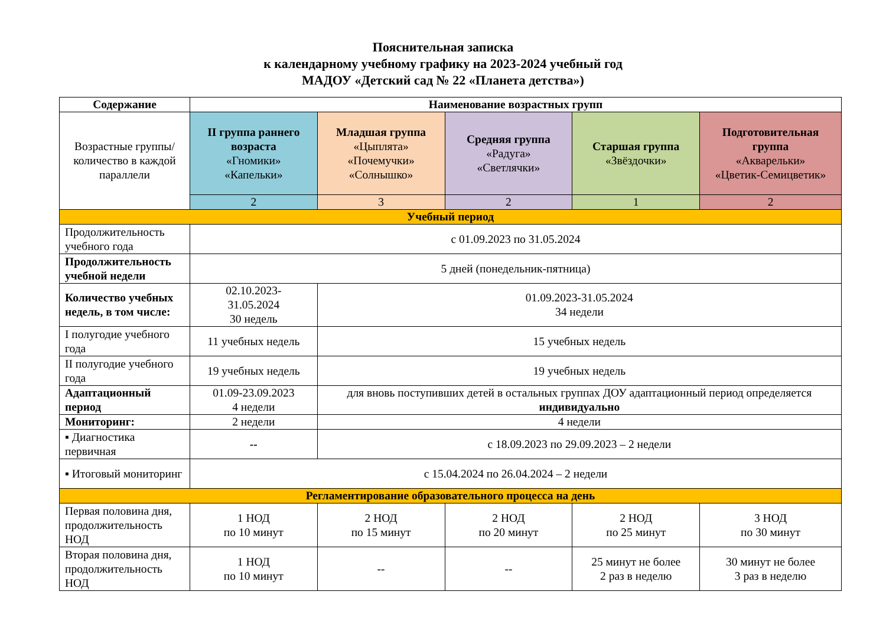Пояснительная записка
к календарному учебному графику на 2023-2024 учебный год
МАДОУ «Детский сад № 22 «Планета детства»)
| Содержание | Наименование возрастных групп | | | | |
| --- | --- | --- | --- | --- | --- |
| Возрастные группы/ количество в каждой параллели | II группа раннего возраста «Гномики» «Капельки» | Младшая группа «Цыплята» «Почемучки» «Солнышко» | Средняя группа «Радуга» «Светлячки» | Старшая группа «Звёздочки» | Подготовительная группа «Акварельки» «Цветик-Семицветик» |
| | 2 | 3 | 2 | 1 | 2 |
| Учебный период | | | | | |
| Продолжительность учебного года | с 01.09.2023 по 31.05.2024 | | | | |
| Продолжительность учебной недели | 5 дней (понедельник-пятница) | | | | |
| Количество учебных недель, в том числе: | 02.10.2023- 31.05.2024 30 недель | 01.09.2023-31.05.2024 34 недели | | | |
| I полугодие учебного года | 11 учебных недель | 15 учебных недель | | | |
| II полугодие учебного года | 19 учебных недель | 19 учебных недель | | | |
| Адаптационный период | 01.09-23.09.2023 4 недели | для вновь поступивших детей в остальных группах ДОУ адаптационный период определяется индивидуально | | | |
| Мониторинг: | 2 недели | 4 недели | | | |
| ▪ Диагностика первичная | -- | с 18.09.2023 по 29.09.2023 – 2 недели | | | |
| ▪ Итоговый мониторинг | с 15.04.2024 по 26.04.2024 – 2 недели | | | | |
| Регламентирование образовательного процесса на день | | | | | |
| Первая половина дня, продолжительность НОД | 1 НОД по 10 минут | 2 НОД по 15 минут | 2 НОД по 20 минут | 2 НОД по 25 минут | 3 НОД по 30 минут |
| Вторая половина дня, продолжительность НОД | 1 НОД по 10 минут | -- | -- | 25 минут не более 2 раз в неделю | 30 минут не более 3 раз в неделю |